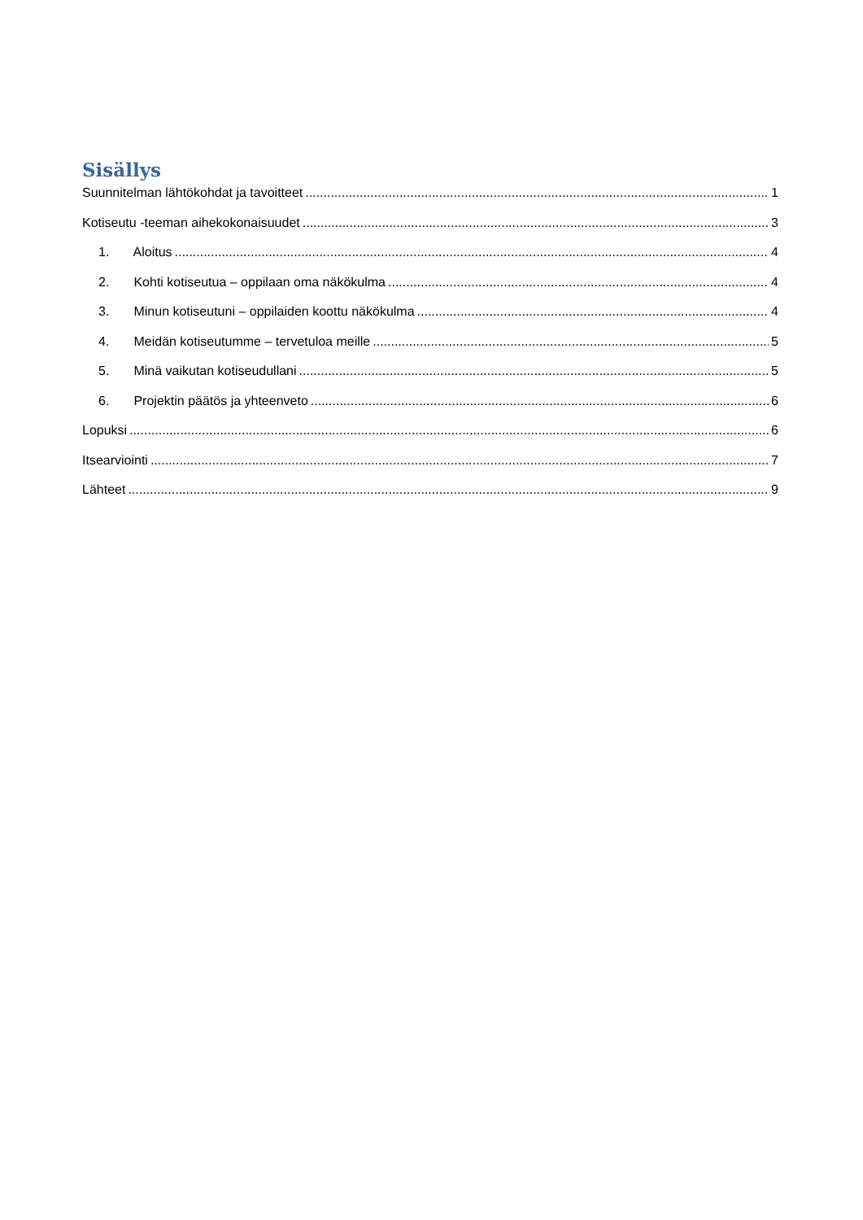Sisällys
Suunnitelman lähtökohdat ja tavoitteet 1
Kotiseutu -teeman aihekokonaisuudet 3
1. Aloitus 4
2. Kohti kotiseutua – oppilaan oma näkökulma 4
3. Minun kotiseutuni – oppilaiden koottu näkökulma 4
4. Meidän kotiseutumme – tervetuloa meille 5
5. Minä vaikutan kotiseudullani 5
6. Projektin päätös ja yhteenveto 6
Lopuksi 6
Itsearviointi 7
Lähteet 9